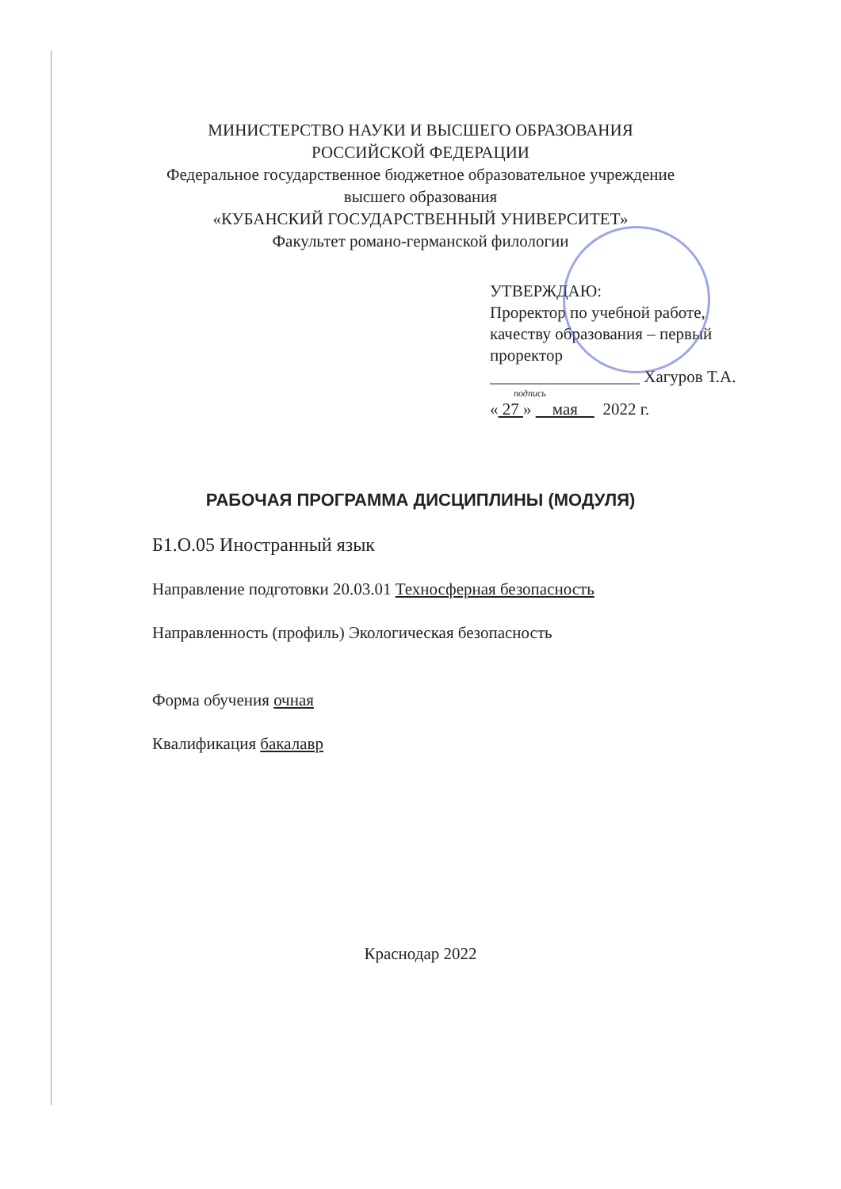МИНИСТЕРСТВО НАУКИ И ВЫСШЕГО ОБРАЗОВАНИЯ
РОССИЙСКОЙ ФЕДЕРАЦИИ
Федеральное государственное бюджетное образовательное учреждение
высшего образования
«КУБАНСКИЙ ГОСУДАРСТВЕННЫЙ УНИВЕРСИТЕТ»
Факультет романо-германской филологии
УТВЕРЖДАЮ:
Проректор по учебной работе,
качеству образования – первый
проректор
__________________ Хагуров Т.А.
подпись
« 27 » мая 2022 г.
РАБОЧАЯ ПРОГРАММА ДИСЦИПЛИНЫ (МОДУЛЯ)
Б1.О.05 Иностранный язык
Направление подготовки 20.03.01 Техносферная безопасность
Направленность (профиль) Экологическая безопасность
Форма обучения очная
Квалификация бакалавр
Краснодар 2022